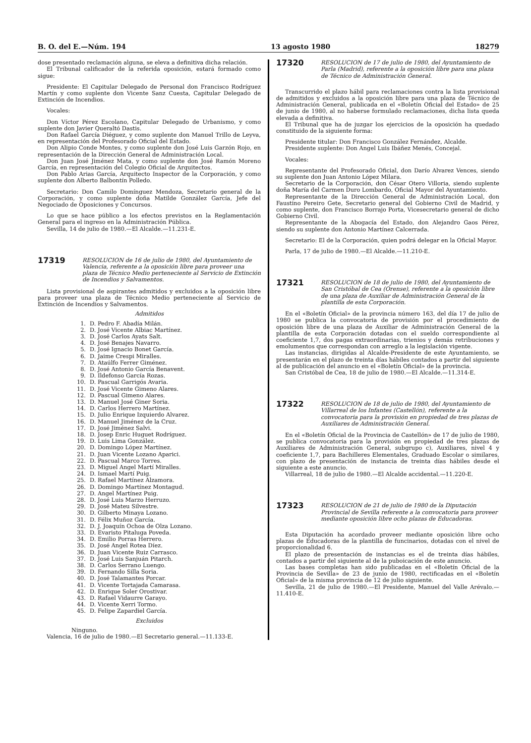B. O. del E.—Núm. 194 13 agosto 1980 18279
dose presentado reclamación alguna, se eleva a definitiva dicha relación.
El Tribunal calificador de la referida oposición, estará formado como sigue:
Presidente: El Capitular Delegado de Personal don Francisco Rodríguez Martín y como suplente don Vicente Sanz Cuesta, Capitular Delegado de Extinción de Incendios.
Vocales:
Don Víctor Pérez Escolano, Capitular Delegado de Urbanismo, y como suplente don Javier Queraltó Dastis.
Don Rafael García Diéguez, y como suplente don Manuel Trillo de Leyva, en representación del Profesorado Oficial del Estado.
Don Alipio Conde Montes, y como suplente don José Luis Garzón Rojo, en representación de la Dirección General de Administración Local.
Don Juan José Jiménez Mata, y como suplente don José Ramón Moreno García, en representación del Colegio Oficial de Arquitectos.
Don Pablo Arias García, Arquitecto Inspector de la Corporación, y como suplente don Alberto Balbontín Polledo.
Secretario: Don Camilo Domínguez Mendoza, Secretario general de la Corporación, y como suplente doña Matilde González García, Jefe del Negociado de Oposiciones y Concursos.
Lo que se hace público a los efectos previstos en la Reglamentación General para el ingreso en la Administración Pública.
Sevilla, 14 de julio de 1980.—El Alcalde.—11.231-E.
17319
RESOLUCION de 16 de julio de 1980, del Ayuntamiento de Valencia, referente a la oposición libre para proveer una plaza de Técnico Medio perteneciente al Servicio de Extinción de Incendios y Salvamentos.
Lista provisional de aspirantes admitidos y excluidos a la oposición libre para proveer una plaza de Técnico Medio perteneciente al Servicio de Extinción de Incendios y Salvamentos.
Admitidos
1. D. Pedro F. Abadía Milán.
2. D. José Vicente Albiac Martínez.
3. D. José Carlos Ayats Salt.
4. D. José Benajes Navarro.
5. D. José Ignacio Bonet García.
6. D. Jaime Crespi Miralles.
7. D. Ataúlfo Ferrer Giménez.
8. D. José Antonio García Benavent.
9. D. Ildefonso García Rozas.
10. D. Pascual Garrigós Avaria.
11. D. José Vicente Gimeno Alares.
12. D. Pascual Gimeno Alares.
13. D. Manuel José Giner Soria.
14. D. Carlos Herrero Martínez.
15. D. Julio Enrique Izquierdo Alvarez.
16. D. Manuel Jiménez de la Cruz.
17. D. José Jiménez Salvi.
18. D. Josep Enric Huguet Rodríguez.
19. D. Luis Lima González.
20. D. Domingo López Martínez.
21. D. Juan Vicente Lozano Aparici.
22. D. Pascual Marco Torres.
23. D. Miguel Angel Martí Miralles.
24. D. Ismael Martí Puig.
25. D. Rafael Martínez Alzamora.
26. D. Domingo Martínez Montagud.
27. D. Angel Martínez Puig.
28. D. José Luis Marzo Herruzo.
29. D. José Mateu Silvestre.
30. D. Gilberto Minaya Lozano.
31. D. Félix Muñoz García.
32. D. J. Joaquín Ochoa de Olza Lozano.
33. D. Evaristo Pitaluga Poveda.
34. D. Emilio Porras Herrero.
35. D. José Angel Rotea Díez.
36. D. Juan Vicente Ruiz Carrasco.
37. D. José Luis Sanjuán Pitarch.
38. D. Carlos Serrano Luengo.
39. D. Fernando Silla Soria.
40. D. José Talamantes Porcar.
41. D. Vicente Tortajada Camarasa.
42. D. Enrique Soler Orostivar.
43. D. Rafael Vidaurre Garayo.
44. D. Vicente Xerri Tormo.
45. D. Felipe Zapardiel García.
Excluidos
Ninguno.
Valencia, 16 de julio de 1980.—El Secretario general.—11.133-E.
17320
RESOLUCION de 17 de julio de 1980, del Ayuntamiento de Parla (Madrid), referente a la oposición libre para una plaza de Técnico de Administración General.
Transcurrido el plazo hábil para reclamaciones contra la lista provisional de admitidos y excluidos a la oposición libre para una plaza de Técnico de Administración General, publicada en el «Boletín Oficial del Estado» de 25 de junio de 1980, al no haberse formulado reclamaciones, dicha lista queda elevada a definitiva.
El Tribunal que ha de juzgar los ejercicios de la oposición ha quedado constituido de la siguiente forma:
Presidente titular: Don Francisco González Fernández, Alcalde.
Presidente suplente: Don Angel Luis Ibáñez Menés, Concejal.
Vocales:
Representante del Profesorado Oficial, don Darío Alvarez Vences, siendo su suplente don Juan Antonio López Milara.
Secretario de la Corporación, don César Otero Villoria, siendo suplente doña María del Carmen Duro Lombardo, Oficial Mayor del Ayuntamiento.
Representante de la Dirección General de Administración Local, don Faustino Pereiro Gete, Secretario general del Gobierno Civil de Madrid, y como suplente, don Francisco Borrajo Porta, Vicesecretario general de dicho Gobierno Civil.
Representante de la Abogacía del Estado, don Alejandro Gaos Pérez, siendo su suplente don Antonio Martínez Calcerrada.
Secretario: El de la Corporación, quien podrá delegar en la Oficial Mayor.
Parla, 17 de julio de 1980.—El Alcalde.—11.210-E.
17321
RESOLUCION de 18 de julio de 1980, del Ayuntamiento de San Cristóbal de Cea (Orense), referente a la oposición libre de una plaza de Auxiliar de Administración General de la plantilla de esta Corporación.
En el «Boletín Oficial» de la provincia número 163, del día 17 de julio de 1980 se publica la convocatoria de provisión por el procedimiento de oposición libre de una plaza de Auxiliar de Administración General de la plantilla de esta Corporación dotadas con el sueldo correspondiente al coeficiente 1,7, dos pagas extraordinarias, trienios y demás retribuciones y emolumentos que correspondan con arreglo a la legislación vigente.
Las instancias, dirigidas al Alcalde-Presidente de este Ayuntamiento, se presentarán en el plazo de treinta días hábiles contados a partir del siguiente al de publicación del anuncio en el «Boletín Oficial» de la provincia.
San Cristóbal de Cea, 18 de julio de 1980.—El Alcalde.—11.314-E.
17322
RESOLUCION de 18 de julio de 1980, del Ayuntamiento de Villarreal de los Infantes (Castellón), referente a la convocatoria para la provisión en propiedad de tres plazas de Auxiliares de Administración General.
En el «Boletín Oficial de la Provincia de Castellón» de 17 de julio de 1980, se publica convocatoria para la provisión en propiedad de tres plazas de Auxiliares de Administración General, subgrupo c), Auxiliares, nivel 4 y coeficiente 1,7, para Bachilleres Elementales, Graduado Escolar o similares, con plazo de presentación de instancia de treinta días hábiles desde el siguiente a este anuncio.
Villarreal, 18 de julio de 1980.—El Alcalde accidental.—11.220-E.
17323
RESOLUCION de 21 de julio de 1980 de la Diputación Provincial de Sevilla referente a la convocatoria para proveer mediante oposición libre ocho plazas de Educadoras.
Esta Diputación ha acordado proveer mediante oposición libre ocho plazas de Educadoras de la plantilla de funcinarios, dotadas con el nivel de proporcionalidad 6.
El plazo de presentación de instancias es el de treinta días hábiles, contados a partir del siguiente al de la puboicación de este anuncio.
Las bases completas han sido publicadas en el «Boletín Oficial de la Provincia de Sevilla» de 23 de junio de 1980, rectificadas en el «Boletín Oficial» de la misma provincia de 12 de julio siguiente.
Sevilla, 21 de julio de 1980.—El Presidente, Manuel del Valle Arévalo.—11.410-E.